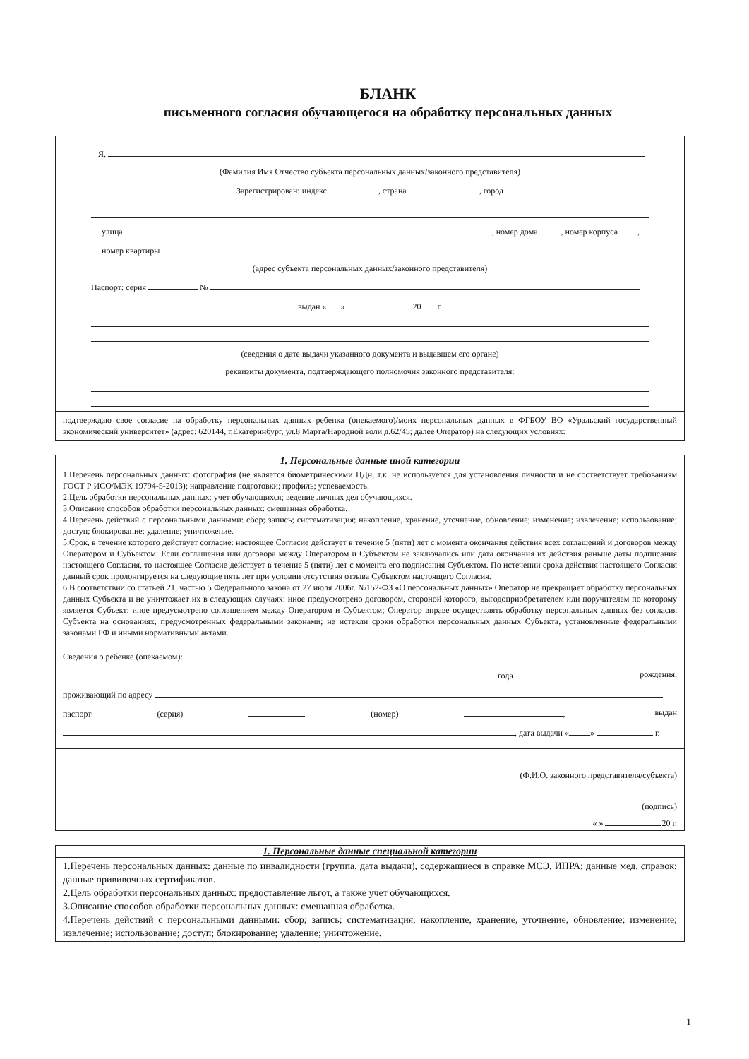БЛАНК
письменного согласия обучающегося на обработку персональных данных
Я,
(Фамилия Имя Отчество субъекта персональных данных/законного представителя)
Зарегистрирован: индекс , страна , город
улица , номер дома , номер корпуса ,
номер квартиры
(адрес субъекта персональных данных/законного представителя)
Паспорт: серия №
выдан « » 20 г.
(сведения о дате выдачи указанного документа и выдавшем его органе)
реквизиты документа, подтверждающего полномочия законного представителя:
подтверждаю свое согласие на обработку персональных данных ребенка (опекаемого)/моих персональных данных в ФГБОУ ВО «Уральский государственный экономический университет» (адрес: 620144, г.Екатеринбург, ул.8 Марта/Народной воли д.62/45; далее Оператор) на следующих условиях:
1. Персональные данные иной категории
1.Перечень персональных данных: фотография (не является биометрическими ПДн, т.к. не используется для установления личности и не соответствует требованиям ГОСТ Р ИСО/МЭК 19794-5-2013); направление подготовки; профиль; успеваемость.
2.Цель обработки персональных данных: учет обучающихся; ведение личных дел обучающихся.
3.Описание способов обработки персональных данных: смешанная обработка.
4.Перечень действий с персональными данными: сбор; запись; систематизация; накопление, хранение, уточнение, обновление; изменение; извлечение; использование; доступ; блокирование; удаление; уничтожение.
5.Срок, в течение которого действует согласие: настоящее Согласие действует в течение 5 (пяти) лет с момента окончания действия всех соглашений и договоров между Оператором и Субъектом. Если соглашения или договора между Оператором и Субъектом не заключались или дата окончания их действия раньше даты подписания настоящего Согласия, то настоящее Согласие действует в течение 5 (пяти) лет с момента его подписания Субъектом. По истечении срока действия настоящего Согласия данный срок пролонгируется на следующие пять лет при условии отсутствия отзыва Субъектом настоящего Согласия.
6.В соответствии со статьей 21, частью 5 Федерального закона от 27 июля 2006г. №152-ФЗ «О персональных данных» Оператор не прекращает обработку персональных данных Субъекта и не уничтожает их в следующих случаях: иное предусмотрено договором, стороной которого, выгодоприобретателем или поручителем по которому является Субъект; иное предусмотрено соглашением между Оператором и Субъектом; Оператор вправе осуществлять обработку персональных данных без согласия Субъекта на основаниях, предусмотренных федеральными законами; не истекли сроки обработки персональных данных Субъекта, установленные федеральными законами РФ и иными нормативными актами.
Сведения о ребенке (опекаемом):
года рождения,
проживающий по адресу
паспорт (серия) (номер) , выдан
, дата выдачи « » г.
(Ф.И.О. законного представителя/субъекта)
(подпись)
« » 20 г.
1. Персональные данные специальной категории
1.Перечень персональных данных: данные по инвалидности (группа, дата выдачи), содержащиеся в справке МСЭ, ИПРА; данные мед. справок; данные прививочных сертификатов.
2.Цель обработки персональных данных: предоставление льгот, а также учет обучающихся.
3.Описание способов обработки персональных данных: смешанная обработка.
4.Перечень действий с персональными данными: сбор; запись; систематизация; накопление, хранение, уточнение, обновление; изменение; извлечение; использование; доступ; блокирование; удаление; уничтожение.
1